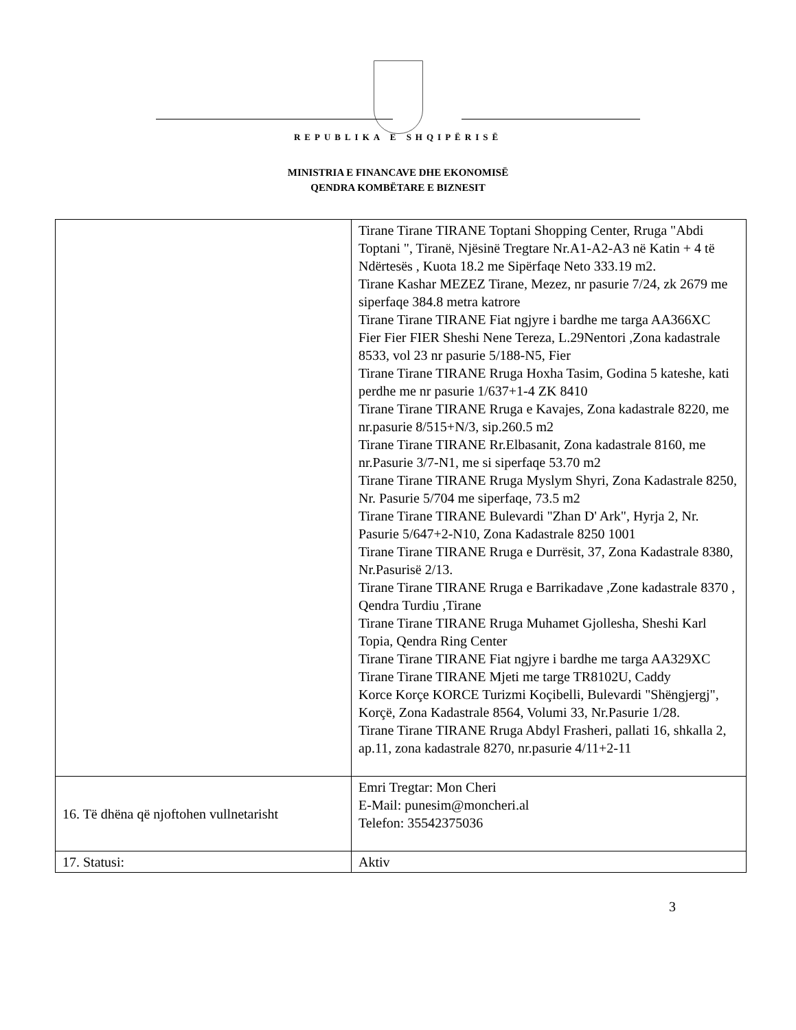REPUBLIKA E SHQIPËRISË
MINISTRIA E FINANCAVE DHE EKONOMISË
QENDRA KOMBËTARE E BIZNESIT
| | Tirane Tirane TIRANE Toptani Shopping Center, Rruga "Abdi Toptani ", Tiranë, Njësinë Tregtare Nr.A1-A2-A3 në Katin + 4 të Ndërtesës , Kuota 18.2 me Sipërfaqe Neto 333.19 m2. Tirane Kashar MEZEZ Tirane, Mezez, nr pasurie 7/24, zk 2679 me siperfaqe 384.8 metra katrore Tirane Tirane TIRANE Fiat ngjyre i bardhe me targa AA366XC Fier Fier FIER Sheshi Nene Tereza, L.29Nentori ,Zona kadastrale 8533, vol 23 nr pasurie 5/188-N5, Fier Tirane Tirane TIRANE Rruga Hoxha Tasim, Godina 5 kateshe, kati perdhe me nr pasurie 1/637+1-4 ZK 8410 Tirane Tirane TIRANE Rruga e Kavajes, Zona kadastrale 8220, me nr.pasurie 8/515+N/3, sip.260.5 m2 Tirane Tirane TIRANE Rr.Elbasanit, Zona kadastrale 8160, me nr.Pasurie 3/7-N1, me si siperfaqe 53.70 m2 Tirane Tirane TIRANE Rruga Myslym Shyri, Zona Kadastrale 8250, Nr. Pasurie 5/704 me siperfaqe, 73.5 m2 Tirane Tirane TIRANE Bulevardi "Zhan D' Ark", Hyrja 2, Nr. Pasurie 5/647+2-N10, Zona Kadastrale 8250 1001 Tirane Tirane TIRANE Rruga e Durrësit, 37, Zona Kadastrale 8380, Nr.Pasurisë 2/13. Tirane Tirane TIRANE Rruga e Barrikadave ,Zone kadastrale 8370 , Qendra Turdiu ,Tirane Tirane Tirane TIRANE Rruga Muhamet Gjollesha, Sheshi Karl Topia, Qendra Ring Center Tirane Tirane TIRANE Fiat ngjyre i bardhe me targa AA329XC Tirane Tirane TIRANE Mjeti me targe TR8102U, Caddy Korce Korçe KORCE Turizmi Koçibelli, Bulevardi "Shëngjergj", Korçë, Zona Kadastrale 8564, Volumi 33, Nr.Pasurie 1/28. Tirane Tirane TIRANE Rruga Abdyl Frasheri, pallati 16, shkalla 2, ap.11, zona kadastrale 8270, nr.pasurie 4/11+2-11 |
| 16. Të dhëna që njoftohen vullnetarisht | Emri Tregtar: Mon Cheri E-Mail: punesim@moncheri.al Telefon: 35542375036 |
| 17. Statusi: | Aktiv |
3